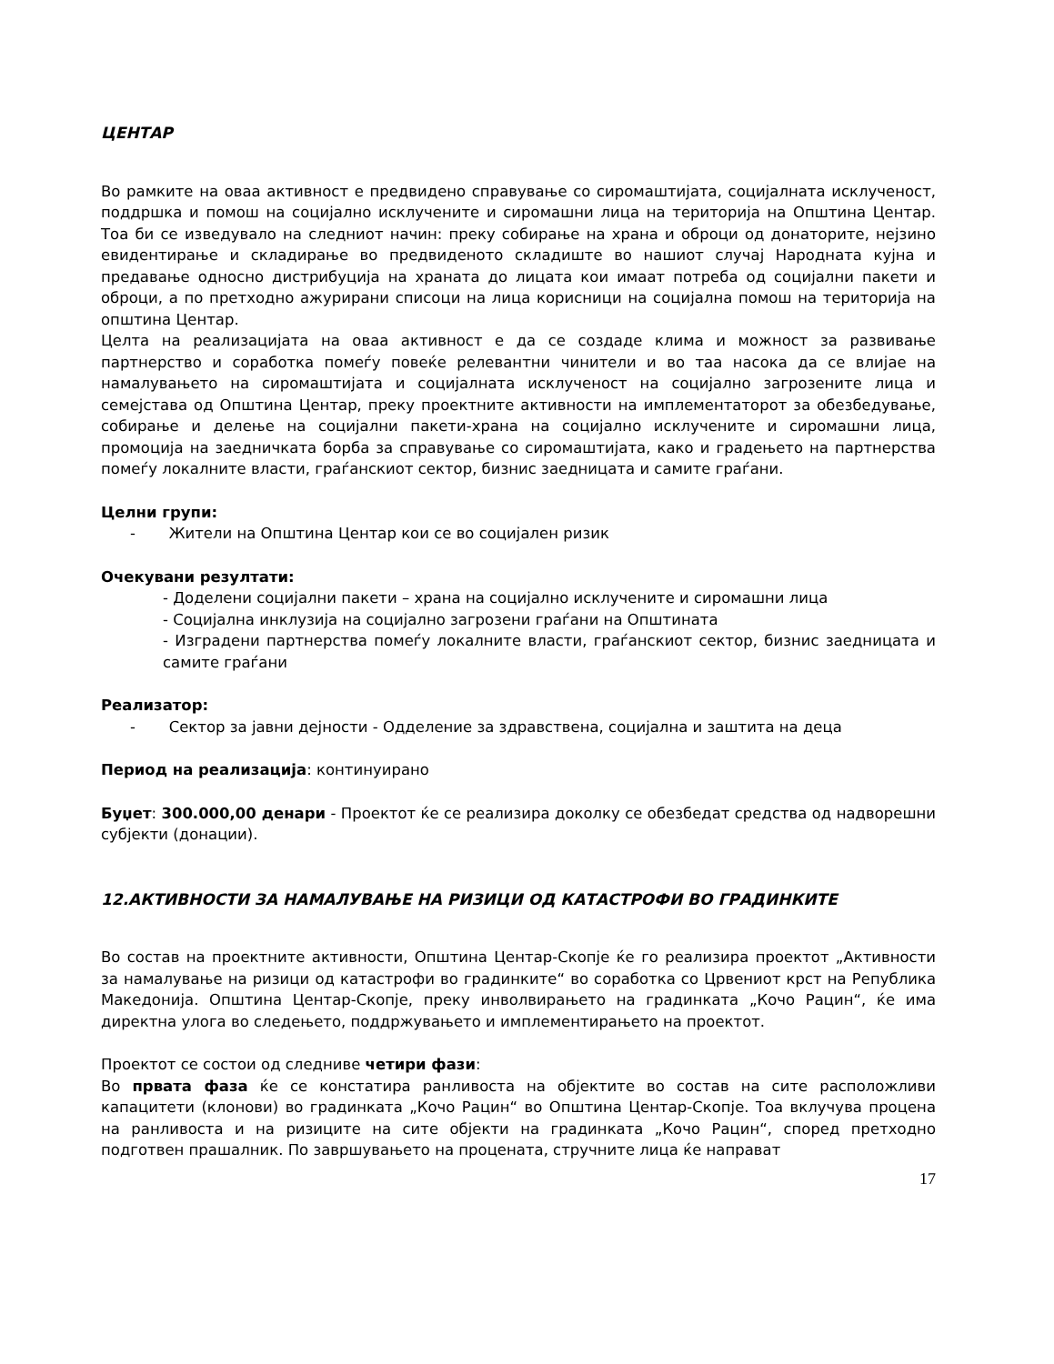ЦЕНТАР
Во рамките на оваа активност е предвидено справување со сиромаштијата, социјалната исклученост, поддршка и помош на социјално исклучените и сиромашни лица на територија на Општина Центар. Тоа би се изведувало на следниот начин: преку собирање на храна и оброци од донаторите, нејзино евидентирање и складирање во предвиденото складиште во нашиот случај Народната кујна и предавање односно дистрибуција на храната до лицата кои имаат потреба од социјални пакети и оброци, а по претходно ажурирани списоци на лица корисници на социјална помош на територија на општина Центар.
Целта на реализацијата на оваа активност е да се создаде клима и можност за развивање партнерство и соработка помеѓу повеќе релевантни чинители и во таа насока да се влијае на намалувањето на сиромаштијата и социјалната исклученост на социјално загрозените лица и семејстава од Општина Центар, преку проектните активности на имплементаторот за обезбедување, собирање и делење на социјални пакети-храна на социјално исклучените и сиромашни лица, промоција на заедничката борба за справување со сиромаштијата, како и градењето на партнерства помеѓу локалните власти, граѓанскиот сектор, бизнис заедницата и самите граѓани.
Целни групи:
- Жители на Општина Центар кои се во социјален ризик
Очекувани резултати:
- Доделени социјални пакети – храна на социјално исклучените и сиромашни лица
- Социјална инклузија на социјално загрозени граѓани на Општината
- Изградени партнерства помеѓу локалните власти, граѓанскиот сектор, бизнис заедницата и самите граѓани
Реализатор:
- Сектор за јавни дејности - Одделение за здравствена, социјална и заштита на деца
Период на реализација: континуирано
Буџет: 300.000,00 денари - Проектот ќе се реализира доколку се обезбедат средства од надворешни субјекти (донации).
12.АКТИВНОСТИ ЗА НАМАЛУВАЊЕ НА РИЗИЦИ ОД КАТАСТРОФИ ВО ГРАДИНКИТЕ
Во состав на проектните активности, Општина Центар-Скопје ќе го реализира проектот „Активности за намалување на ризици од катастрофи во градинките“ во соработка со Црвениот крст на Република Македонија. Општина Центар-Скопје, преку инволвирањето на градинката „Кочо Рацин“, ќе има директна улога во следењето, поддржувањето и имплементирањето на проектот.
Проектот се состои од следниве четири фази:
Во првата фаза ќе се констатира ранливоста на објектите во состав на сите расположливи капацитети (клонови) во градинката „Кочо Рацин“ во Општина Центар-Скопје. Тоа вклучува процена на ранливоста и на ризиците на сите објекти на градинката „Кочо Рацин“, според претходно подготвен прашалник. По завршувањето на процената, стручните лица ќе направат
17